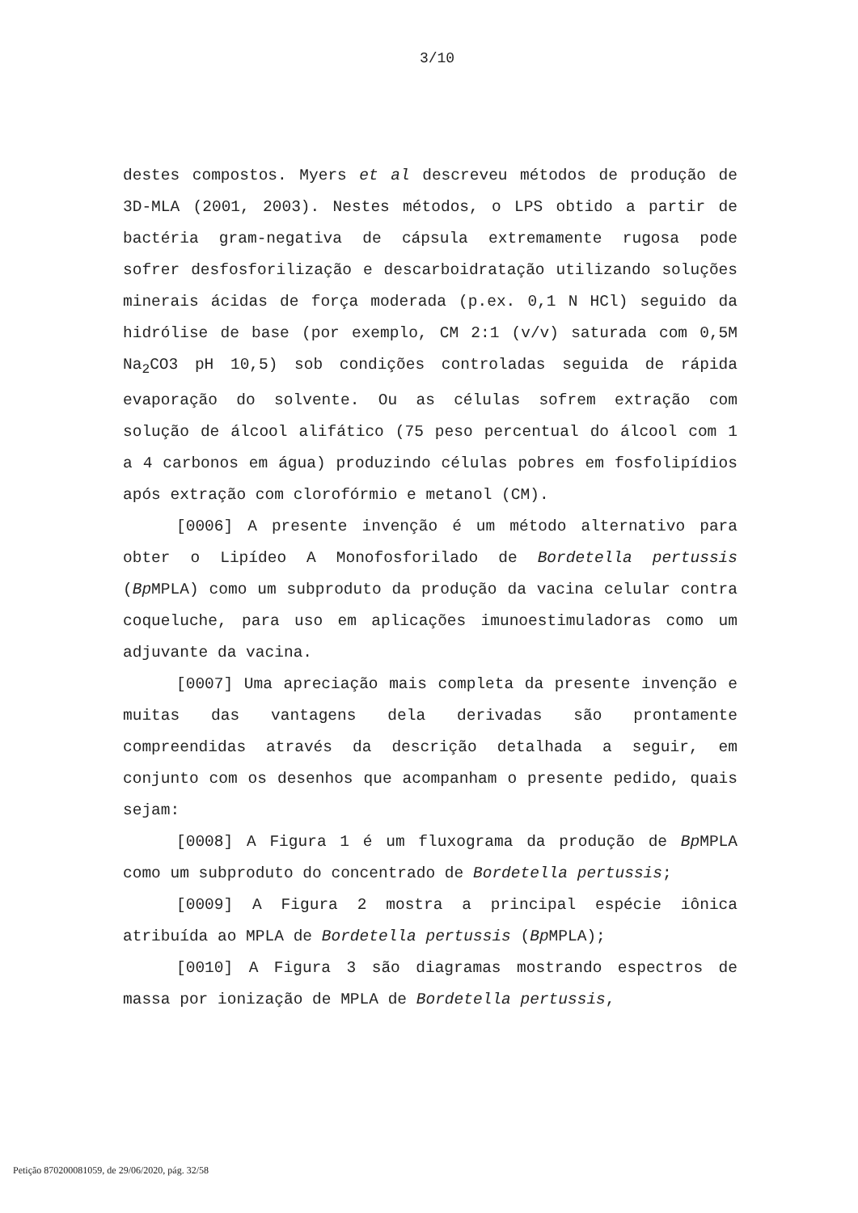3/10
destes compostos. Myers et al descreveu métodos de produção de 3D-MLA (2001, 2003). Nestes métodos, o LPS obtido a partir de bactéria gram-negativa de cápsula extremamente rugosa pode sofrer desfosforilização e descarboidratação utilizando soluções minerais ácidas de força moderada (p.ex. 0,1 N HCl) seguido da hidrólise de base (por exemplo, CM 2:1 (v/v) saturada com 0,5M Na<sub>2</sub>CO3 pH 10,5) sob condições controladas seguida de rápida evaporação do solvente. Ou as células sofrem extração com solução de álcool alifático (75 peso percentual do álcool com 1 a 4 carbonos em água) produzindo células pobres em fosfolipídios após extração com clorofórmio e metanol (CM).
[0006] A presente invenção é um método alternativo para obter o Lipídeo A Monofosforilado de Bordetella pertussis (Bp MPLA) como um subproduto da produção da vacina celular contra coqueluche, para uso em aplicações imunoestimuladoras como um adjuvante da vacina.
[0007] Uma apreciação mais completa da presente invenção e muitas das vantagens dela derivadas são prontamente compreendidas através da descrição detalhada a seguir, em conjunto com os desenhos que acompanham o presente pedido, quais sejam:
[0008] A Figura 1 é um fluxograma da produção de Bp MPLA como um subproduto do concentrado de Bordetella pertussis;
[0009] A Figura 2 mostra a principal espécie iônica atribuída ao MPLA de Bordetella pertussis (Bp MPLA);
[0010] A Figura 3 são diagramas mostrando espectros de massa por ionização de MPLA de Bordetella pertussis,
Petição 870200081059, de 29/06/2020, pág. 32/58